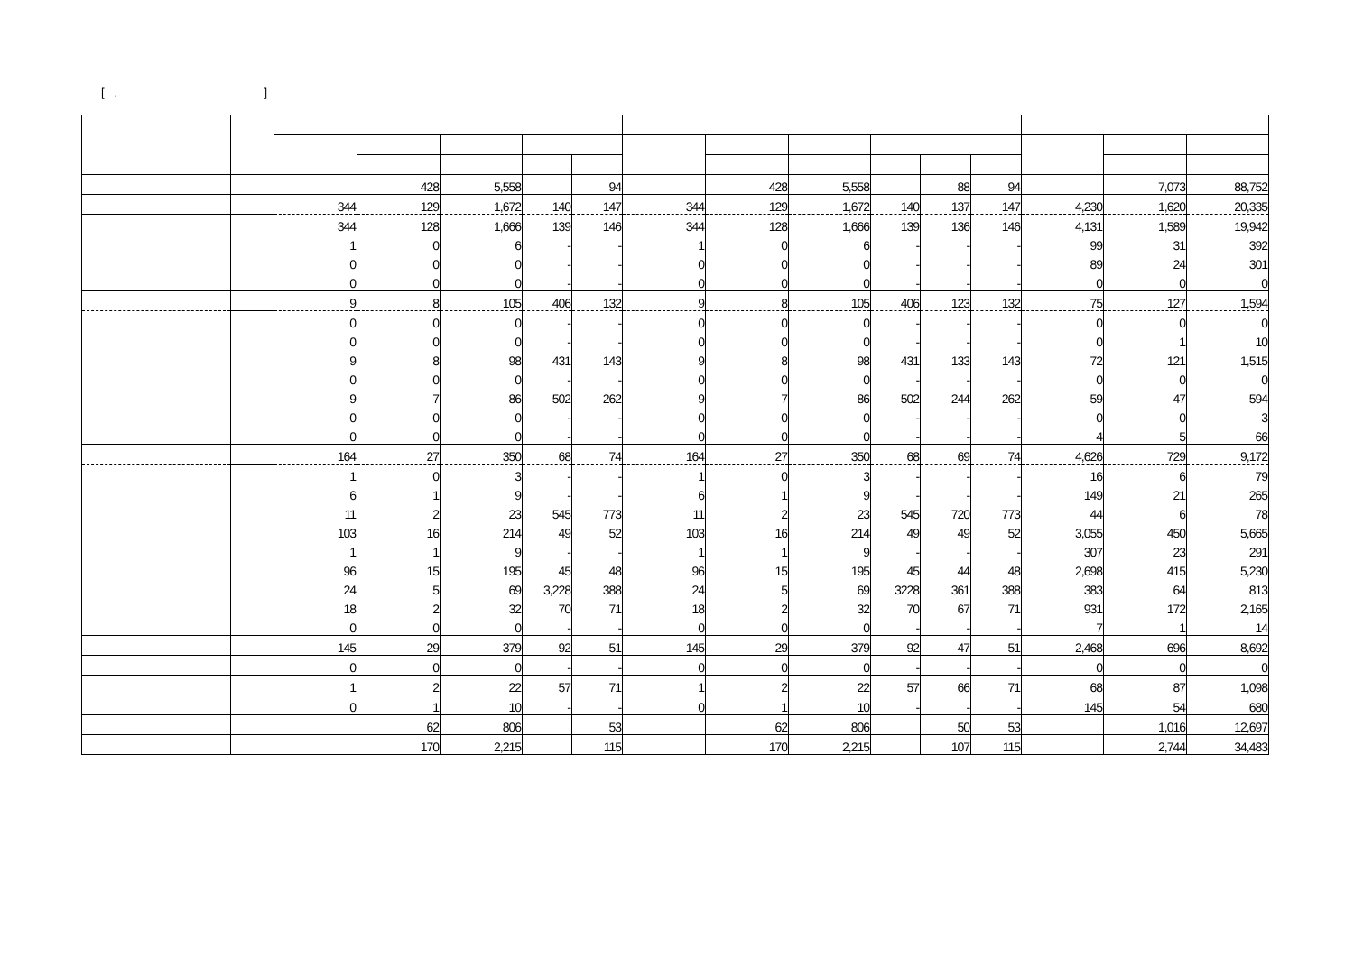[ . ]
| | | | 428 | 5,558 | | 94 | | 428 | 5,558 | | 88 | 94 | | 7,073 | 88,752 |
| | | 344 | 129 | 1,672 | 140 | 147 | 344 | 129 | 1,672 | 140 | 137 | 147 | 4,230 | 1,620 | 20,335 |
| | | 344 | 128 | 1,666 | 139 | 146 | 344 | 128 | 1,666 | 139 | 136 | 146 | 4,131 | 1,589 | 19,942 |
| | | 1 | 0 | 6 | - | - | 1 | 0 | 6 | - | - | - | 99 | 31 | 392 |
| | | 0 | 0 | 0 | - | - | 0 | 0 | 0 | - | - | - | 89 | 24 | 301 |
| | | 0 | 0 | 0 | - | - | 0 | 0 | 0 | - | - | - | 0 | 0 | 0 |
| | | 9 | 8 | 105 | 406 | 132 | 9 | 8 | 105 | 406 | 123 | 132 | 75 | 127 | 1,594 |
| | | 0 | 0 | 0 | - | - | 0 | 0 | 0 | - | - | - | 0 | 0 | 0 |
| | | 0 | 0 | 0 | - | - | 0 | 0 | 0 | - | - | - | 0 | 1 | 10 |
| | | 9 | 8 | 98 | 431 | 143 | 9 | 8 | 98 | 431 | 133 | 143 | 72 | 121 | 1,515 |
| | | 0 | 0 | 0 | - | - | 0 | 0 | 0 | - | - | - | 0 | 0 | 0 |
| | | 9 | 7 | 86 | 502 | 262 | 9 | 7 | 86 | 502 | 244 | 262 | 59 | 47 | 594 |
| | | 0 | 0 | 0 | - | - | 0 | 0 | 0 | - | - | - | 0 | 0 | 3 |
| | | 0 | 0 | 0 | - | - | 0 | 0 | 0 | - | - | - | 4 | 5 | 66 |
| | | 164 | 27 | 350 | 68 | 74 | 164 | 27 | 350 | 68 | 69 | 74 | 4,626 | 729 | 9,172 |
| | | 1 | 0 | 3 | - | - | 1 | 0 | 3 | - | - | - | 16 | 6 | 79 |
| | | 6 | 1 | 9 | - | - | 6 | 1 | 9 | - | - | - | 149 | 21 | 265 |
| | | 11 | 2 | 23 | 545 | 773 | 11 | 2 | 23 | 545 | 720 | 773 | 44 | 6 | 78 |
| | | 103 | 16 | 214 | 49 | 52 | 103 | 16 | 214 | 49 | 49 | 52 | 3,055 | 450 | 5,665 |
| | | 1 | 1 | 9 | - | - | 1 | 1 | 9 | - | - | - | 307 | 23 | 291 |
| | | 96 | 15 | 195 | 45 | 48 | 96 | 15 | 195 | 45 | 44 | 48 | 2,698 | 415 | 5,230 |
| | | 24 | 5 | 69 | 3,228 | 388 | 24 | 5 | 69 | 3228 | 361 | 388 | 383 | 64 | 813 |
| | | 18 | 2 | 32 | 70 | 71 | 18 | 2 | 32 | 70 | 67 | 71 | 931 | 172 | 2,165 |
| | | 0 | 0 | 0 | - | - | 0 | 0 | 0 | - | - | - | 7 | 1 | 14 |
| | | 145 | 29 | 379 | 92 | 51 | 145 | 29 | 379 | 92 | 47 | 51 | 2,468 | 696 | 8,692 |
| | | 0 | 0 | 0 | - | - | 0 | 0 | 0 | - | - | - | 0 | 0 | 0 |
| | | 1 | 2 | 22 | 57 | 71 | 1 | 2 | 22 | 57 | 66 | 71 | 68 | 87 | 1,098 |
| | | 0 | 1 | 10 | - | - | 0 | 1 | 10 | - | - | - | 145 | 54 | 680 |
| | | | 62 | 806 | | 53 | | 62 | 806 | | 50 | 53 | | 1,016 | 12,697 |
| | | | 170 | 2,215 | | 115 | | 170 | 2,215 | | 107 | 115 | | 2,744 | 34,483 |